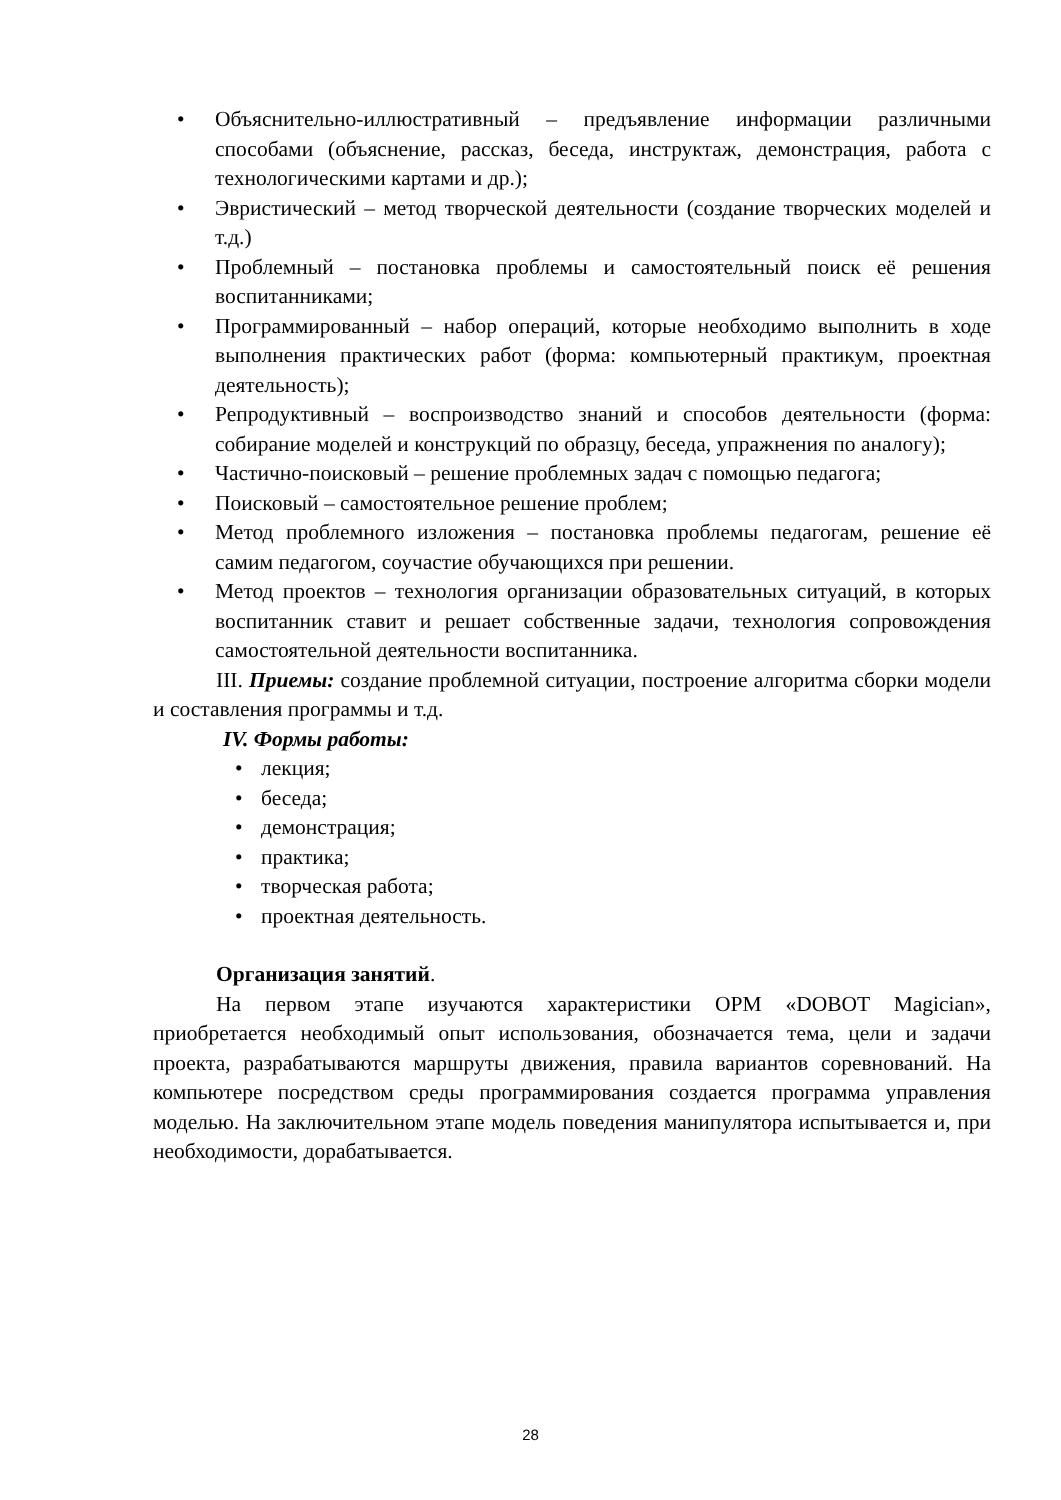• Объяснительно-иллюстративный – предъявление информации различными способами (объяснение, рассказ, беседа, инструктаж, демонстрация, работа с технологическими картами и др.);
• Эвристический – метод творческой деятельности (создание творческих моделей и т.д.)
• Проблемный – постановка проблемы и самостоятельный поиск её решения воспитанниками;
• Программированный – набор операций, которые необходимо выполнить в ходе выполнения практических работ (форма: компьютерный практикум, проектная деятельность);
• Репродуктивный – воспроизводство знаний и способов деятельности (форма: собирание моделей и конструкций по образцу, беседа, упражнения по аналогу);
• Частично-поисковый – решение проблемных задач с помощью педагога;
• Поисковый – самостоятельное решение проблем;
• Метод проблемного изложения – постановка проблемы педагогам, решение её самим педагогом, соучастие обучающихся при решении.
• Метод проектов – технология организации образовательных ситуаций, в которых воспитанник ставит и решает собственные задачи, технология сопровождения самостоятельной деятельности воспитанника.
III. Приемы: создание проблемной ситуации, построение алгоритма сборки модели и составления программы и т.д.
IV. Формы работы:
• лекция;
• беседа;
• демонстрация;
• практика;
• творческая работа;
• проектная деятельность.
Организация занятий.
На первом этапе изучаются характеристики ОРМ «DOBOT Magician», приобретается необходимый опыт использования, обозначается тема, цели и задачи проекта, разрабатываются маршруты движения, правила вариантов соревнований. На компьютере посредством среды программирования создается программа управления моделью. На заключительном этапе модель поведения манипулятора испытывается и, при необходимости, дорабатывается.
28